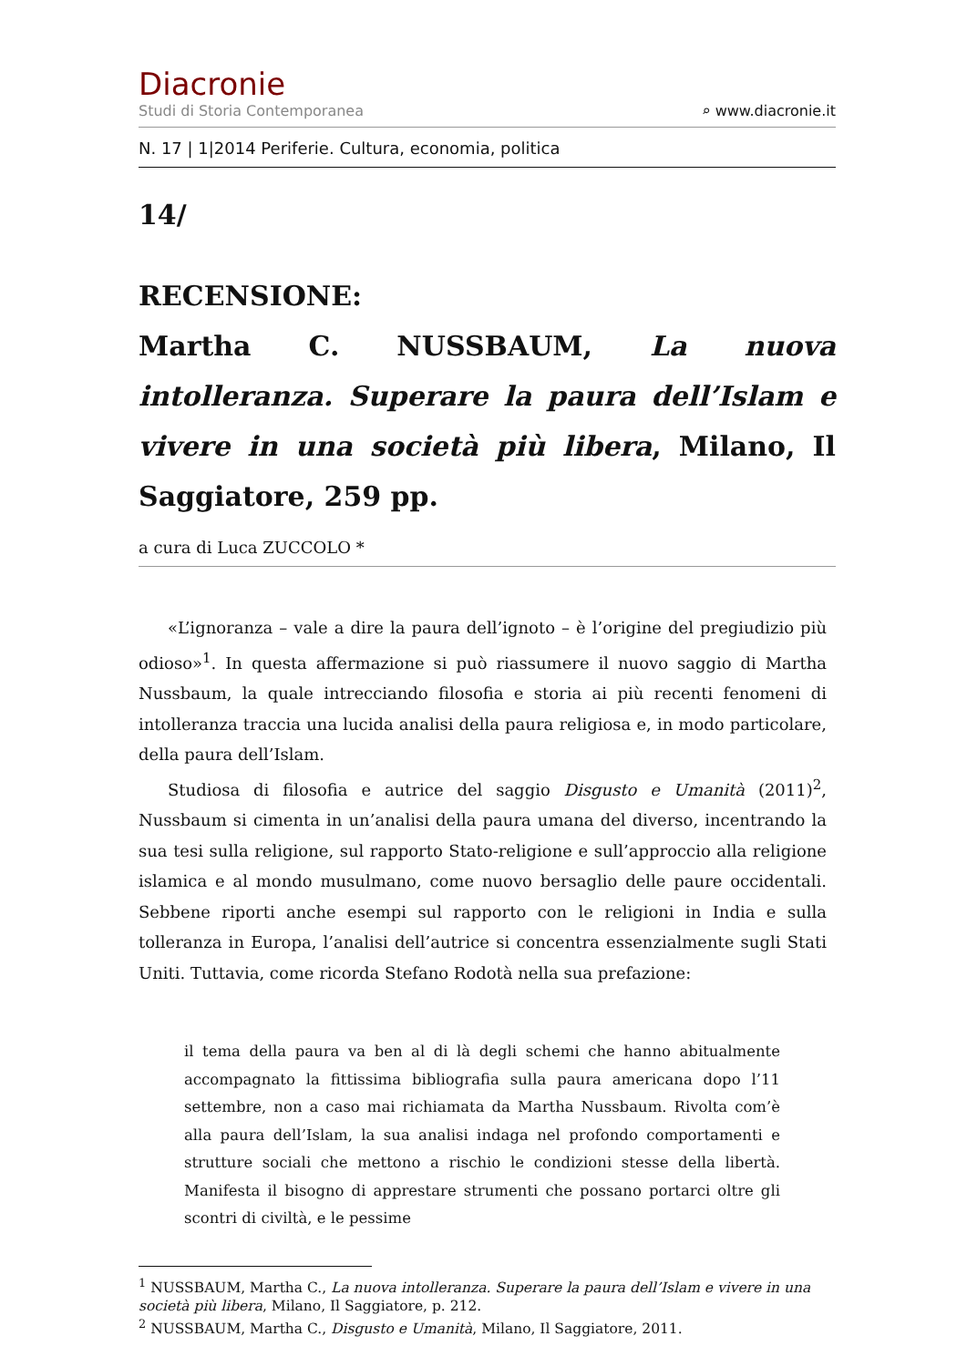Diacronie
Studi di Storia Contemporanea ⌕ www.diacronie.it
N. 17 | 1|2014 Periferie. Cultura, economia, politica
14/
RECENSIONE:
Martha C. NUSSBAUM, La nuova intolleranza. Superare la paura dell’Islam e vivere in una società più libera, Milano, Il Saggiatore, 259 pp.
a cura di Luca ZUCCOLO *
«L’ignoranza – vale a dire la paura dell’ignoto – è l’origine del pregiudizio più odioso»<sup>1</sup>. In questa affermazione si può riassumere il nuovo saggio di Martha Nussbaum, la quale intrecciando filosofia e storia ai più recenti fenomeni di intolleranza traccia una lucida analisi della paura religiosa e, in modo particolare, della paura dell’Islam.
Studiosa di filosofia e autrice del saggio Disgusto e Umanità (2011)<sup>2</sup>, Nussbaum si cimenta in un’analisi della paura umana del diverso, incentrando la sua tesi sulla religione, sul rapporto Stato-religione e sull’approccio alla religione islamica e al mondo musulmano, come nuovo bersaglio delle paure occidentali. Sebbene riporti anche esempi sul rapporto con le religioni in India e sulla tolleranza in Europa, l’analisi dell’autrice si concentra essenzialmente sugli Stati Uniti. Tuttavia, come ricorda Stefano Rodotà nella sua prefazione:
il tema della paura va ben al di là degli schemi che hanno abitualmente accompagnato la fittissima bibliografia sulla paura americana dopo l’11 settembre, non a caso mai richiamata da Martha Nussbaum. Rivolta com’è alla paura dell’Islam, la sua analisi indaga nel profondo comportamenti e strutture sociali che mettono a rischio le condizioni stesse della libertà. Manifesta il bisogno di apprestare strumenti che possano portarci oltre gli scontri di civiltà, e le pessime
<sup>1</sup> NUSSBAUM, Martha C., La nuova intolleranza. Superare la paura dell’Islam e vivere in una società più libera, Milano, Il Saggiatore, p. 212.
<sup>2</sup> NUSSBAUM, Martha C., Disgusto e Umanità, Milano, Il Saggiatore, 2011.